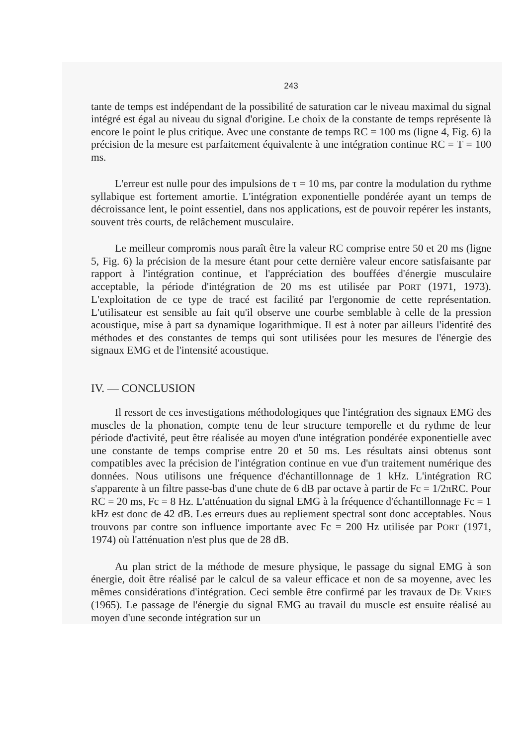243
tante de temps est indépendant de la possibilité de saturation car le niveau maximal du signal intégré est égal au niveau du signal d'origine. Le choix de la constante de temps représente là encore le point le plus critique. Avec une constante de temps RC = 100 ms (ligne 4, Fig. 6) la précision de la mesure est parfaitement équivalente à une intégration continue RC = T = 100 ms.
L'erreur est nulle pour des impulsions de τ = 10 ms, par contre la modulation du rythme syllabique est fortement amortie. L'intégration exponentielle pondérée ayant un temps de décroissance lent, le point essentiel, dans nos applications, est de pouvoir repérer les instants, souvent très courts, de relâchement musculaire.
Le meilleur compromis nous paraît être la valeur RC comprise entre 50 et 20 ms (ligne 5, Fig. 6) la précision de la mesure étant pour cette dernière valeur encore satisfaisante par rapport à l'intégration continue, et l'appréciation des bouffées d'énergie musculaire acceptable, la période d'intégration de 20 ms est utilisée par PORT (1971, 1973). L'exploitation de ce type de tracé est facilité par l'ergonomie de cette représentation. L'utilisateur est sensible au fait qu'il observe une courbe semblable à celle de la pression acoustique, mise à part sa dynamique logarithmique. Il est à noter par ailleurs l'identité des méthodes et des constantes de temps qui sont utilisées pour les mesures de l'énergie des signaux EMG et de l'intensité acoustique.
IV. — CONCLUSION
Il ressort de ces investigations méthodologiques que l'intégration des signaux EMG des muscles de la phonation, compte tenu de leur structure temporelle et du rythme de leur période d'activité, peut être réalisée au moyen d'une intégration pondérée exponentielle avec une constante de temps comprise entre 20 et 50 ms. Les résultats ainsi obtenus sont compatibles avec la précision de l'intégration continue en vue d'un traitement numérique des données. Nous utilisons une fréquence d'échantillonnage de 1 kHz. L'intégration RC s'apparente à un filtre passe-bas d'une chute de 6 dB par octave à partir de Fc = 1/2πRC. Pour RC = 20 ms, Fc = 8 Hz. L'atténuation du signal EMG à la fréquence d'échantillonnage Fc = 1 kHz est donc de 42 dB. Les erreurs dues au repliement spectral sont donc acceptables. Nous trouvons par contre son influence importante avec Fc = 200 Hz utilisée par PORT (1971, 1974) où l'atténuation n'est plus que de 28 dB.
Au plan strict de la méthode de mesure physique, le passage du signal EMG à son énergie, doit être réalisé par le calcul de sa valeur efficace et non de sa moyenne, avec les mêmes considérations d'intégration. Ceci semble être confirmé par les travaux de DE VRIES (1965). Le passage de l'énergie du signal EMG au travail du muscle est ensuite réalisé au moyen d'une seconde intégration sur un